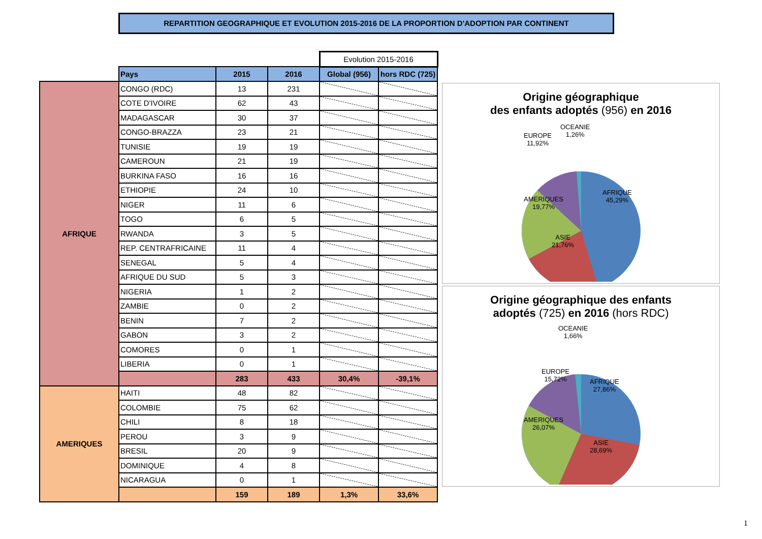REPARTITION GEOGRAPHIQUE ET EVOLUTION 2015-2016 DE LA PROPORTION D'ADOPTION PAR CONTINENT
| | | | | Evolution 2015-2016 | |
| | Pays | 2015 | 2016 | Global (956) | hors RDC (725) |
| AFRIQUE | CONGO (RDC) | 13 | 231 | | |
| | COTE D'IVOIRE | 62 | 43 | | |
| | MADAGASCAR | 30 | 37 | | |
| | CONGO-BRAZZA | 23 | 21 | | |
| | TUNISIE | 19 | 19 | | |
| | CAMEROUN | 21 | 19 | | |
| | BURKINA FASO | 16 | 16 | | |
| | ETHIOPIE | 24 | 10 | | |
| | NIGER | 11 | 6 | | |
| | TOGO | 6 | 5 | | |
| | RWANDA | 3 | 5 | | |
| | REP. CENTRAFRICAINE | 11 | 4 | | |
| | SENEGAL | 5 | 4 | | |
| | AFRIQUE DU SUD | 5 | 3 | | |
| | NIGERIA | 1 | 2 | | |
| | ZAMBIE | 0 | 2 | | |
| | BENIN | 7 | 2 | | |
| | GABON | 3 | 2 | | |
| | COMORES | 0 | 1 | | |
| | LIBERIA | 0 | 1 | | |
| | | 283 | 433 | 30,4% | -39,1% |
| AMERIQUES | HAITI | 48 | 82 | | |
| | COLOMBIE | 75 | 62 | | |
| | CHILI | 8 | 18 | | |
| | PEROU | 3 | 9 | | |
| | BRESIL | 20 | 9 | | |
| | DOMINIQUE | 4 | 8 | | |
| | NICARAGUA | 0 | 1 | | |
| | | 159 | 189 | 1,3% | 33,6% |
Origine géographique
des enfants adoptés (956) en 2016
EUROPE
11,92%
OCEANIE
1,26%
AMERIQUES
19,77%
AFRIQUE
45,29%
ASIE
21,76%
Origine géographique des enfants
adoptés (725) en 2016 (hors RDC)
OCEANIE
1,66%
EUROPE
15,72%
AFRIQUE
27,86%
AMERIQUES
26,07%
ASIE
28,69%
1